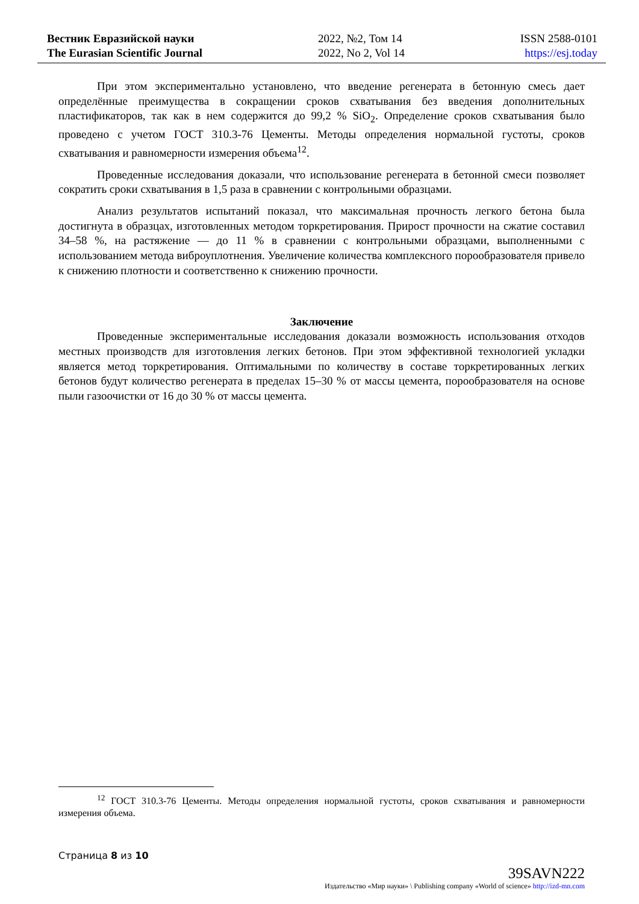Вестник Евразийской науки
The Eurasian Scientific Journal
2022, №2, Том 14
2022, No 2, Vol 14
ISSN 2588-0101
https://esj.today
При этом экспериментально установлено, что введение регенерата в бетонную смесь дает определённые преимущества в сокращении сроков схватывания без введения дополнительных пластификаторов, так как в нем содержится до 99,2 % SiO<sub>2</sub>. Определение сроков схватывания было проведено с учетом ГОСТ 310.3-76 Цементы. Методы определения нормальной густоты, сроков схватывания и равномерности измерения объема<sup>12</sup>.
Проведенные исследования доказали, что использование регенерата в бетонной смеси позволяет сократить сроки схватывания в 1,5 раза в сравнении с контрольными образцами.
Анализ результатов испытаний показал, что максимальная прочность легкого бетона была достигнута в образцах, изготовленных методом торкретирования. Прирост прочности на сжатие составил 34–58 %, на растяжение — до 11 % в сравнении с контрольными образцами, выполненными с использованием метода виброуплотнения. Увеличение количества комплексного порообразователя привело к снижению плотности и соответственно к снижению прочности.
Заключение
Проведенные экспериментальные исследования доказали возможность использования отходов местных производств для изготовления легких бетонов. При этом эффективной технологией укладки является метод торкретирования. Оптимальными по количеству в составе торкретированных легких бетонов будут количество регенерата в пределах 15–30 % от массы цемента, порообразователя на основе пыли газоочистки от 16 до 30 % от массы цемента.
<sup>12</sup> ГОСТ 310.3-76 Цементы. Методы определения нормальной густоты, сроков схватывания и равномерности измерения объема.
Страница 8 из 10
39SAVN222
Издательство «Мир науки» \ Publishing company «World of science» http://izd-mn.com